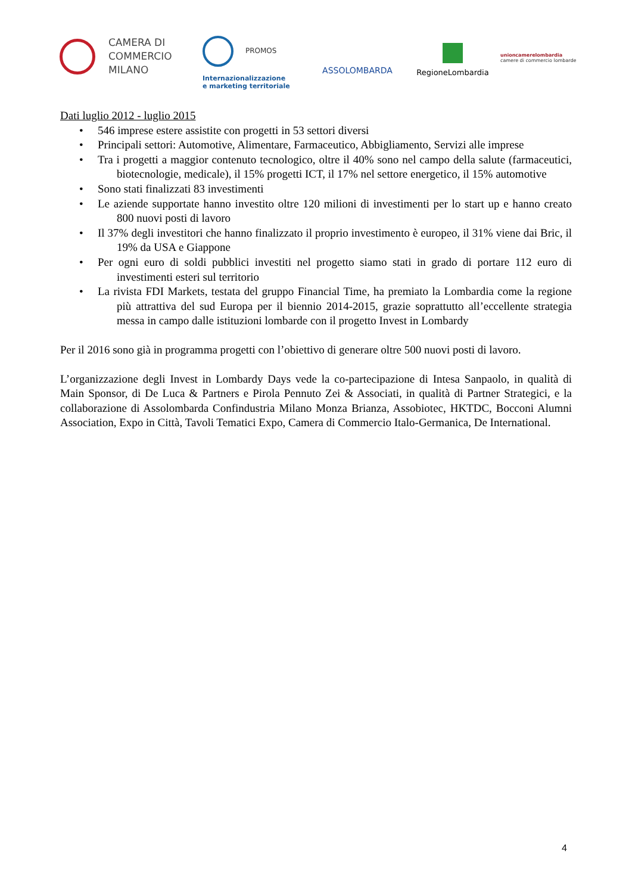CAMERA DI
COMMERCIO
MILANO
PROMOS
Internazionalizzazione
e marketing territoriale
ASSOLOMBARDA
RegioneLombardia
unioncamerelombardia
camere di commercio lombarde
Dati luglio 2012 - luglio 2015
• 546 imprese estere assistite con progetti in 53 settori diversi
• Principali settori: Automotive, Alimentare, Farmaceutico, Abbigliamento, Servizi alle imprese
• Tra i progetti a maggior contenuto tecnologico, oltre il 40% sono nel campo della salute (farmaceutici, biotecnologie, medicale), il 15% progetti ICT, il 17% nel settore energetico, il 15% automotive
• Sono stati finalizzati 83 investimenti
• Le aziende supportate hanno investito oltre 120 milioni di investimenti per lo start up e hanno creato 800 nuovi posti di lavoro
• Il 37% degli investitori che hanno finalizzato il proprio investimento è europeo, il 31% viene dai Bric, il 19% da USA e Giappone
• Per ogni euro di soldi pubblici investiti nel progetto siamo stati in grado di portare 112 euro di investimenti esteri sul territorio
• La rivista FDI Markets, testata del gruppo Financial Time, ha premiato la Lombardia come la regione più attrattiva del sud Europa per il biennio 2014-2015, grazie soprattutto all’eccellente strategia messa in campo dalle istituzioni lombarde con il progetto Invest in Lombardy
Per il 2016 sono già in programma progetti con l’obiettivo di generare oltre 500 nuovi posti di lavoro.
L’organizzazione degli Invest in Lombardy Days vede la co-partecipazione di Intesa Sanpaolo, in qualità di Main Sponsor, di De Luca & Partners e Pirola Pennuto Zei & Associati, in qualità di Partner Strategici, e la collaborazione di Assolombarda Confindustria Milano Monza Brianza, Assobiotec, HKTDC, Bocconi Alumni Association, Expo in Città, Tavoli Tematici Expo, Camera di Commercio Italo-Germanica, De International.
4